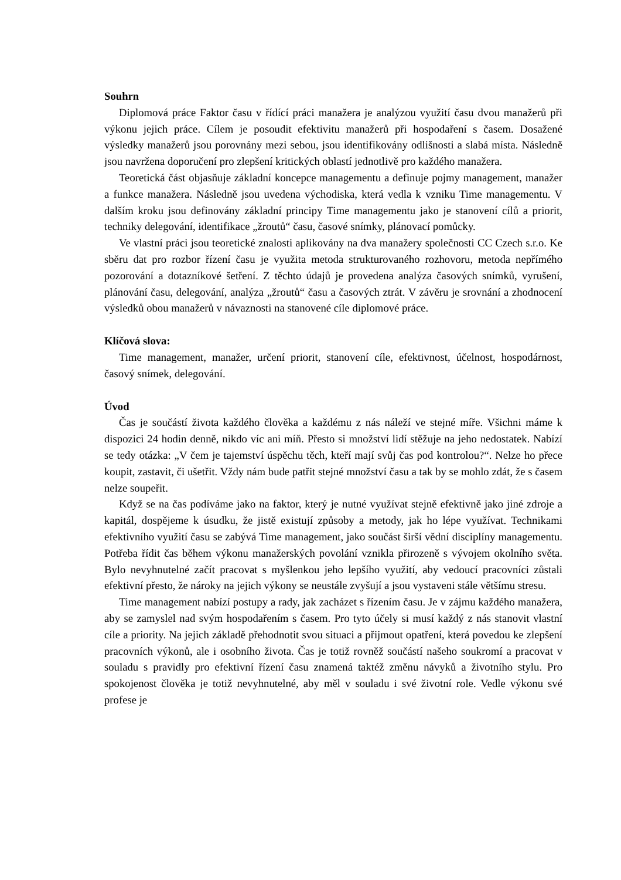Souhrn
Diplomová práce Faktor času v řídící práci manažera je analýzou využití času dvou manažerů při výkonu jejich práce. Cílem je posoudit efektivitu manažerů při hospodaření s časem. Dosažené výsledky manažerů jsou porovnány mezi sebou, jsou identifikovány odlišnosti a slabá místa. Následně jsou navržena doporučení pro zlepšení kritických oblastí jednotlivě pro každého manažera.
Teoretická část objasňuje základní koncepce managementu a definuje pojmy management, manažer a funkce manažera. Následně jsou uvedena východiska, která vedla k vzniku Time managementu. V dalším kroku jsou definovány základní principy Time managementu jako je stanovení cílů a priorit, techniky delegování, identifikace „žroutů“ času, časové snímky, plánovací pomůcky.
Ve vlastní práci jsou teoretické znalosti aplikovány na dva manažery společnosti CC Czech s.r.o. Ke sběru dat pro rozbor řízení času je využita metoda strukturovaného rozhovoru, metoda nepřímého pozorování a dotazníkové šetření. Z těchto údajů je provedena analýza časových snímků, vyrušení, plánování času, delegování, analýza „žroutů“ času a časových ztrát. V závěru je srovnání a zhodnocení výsledků obou manažerů v návaznosti na stanovené cíle diplomové práce.
Klíčová slova:
Time management, manažer, určení priorit, stanovení cíle, efektivnost, účelnost, hospodárnost, časový snímek, delegování.
Úvod
Čas je součástí života každého člověka a každému z nás náleží ve stejné míře. Všichni máme k dispozici 24 hodin denně, nikdo víc ani míň. Přesto si množství lidí stěžuje na jeho nedostatek. Nabízí se tedy otázka: „V čem je tajemství úspěchu těch, kteří mají svůj čas pod kontrolou?“. Nelze ho přece koupit, zastavit, či ušetřit. Vždy nám bude patřit stejné množství času a tak by se mohlo zdát, že s časem nelze soupeřit.
Když se na čas podíváme jako na faktor, který je nutné využívat stejně efektivně jako jiné zdroje a kapitál, dospějeme k úsudku, že jistě existují způsoby a metody, jak ho lépe využívat. Technikami efektivního využití času se zabývá Time management, jako součást širší vědní disciplíny managementu. Potřeba řídit čas během výkonu manažerských povolání vznikla přirozeně s vývojem okolního světa. Bylo nevyhnutelné začít pracovat s myšlenkou jeho lepšího využití, aby vedoucí pracovníci zůstali efektivní přesto, že nároky na jejich výkony se neustále zvyšují a jsou vystaveni stále většímu stresu.
Time management nabízí postupy a rady, jak zacházet s řízením času. Je v zájmu každého manažera, aby se zamyslel nad svým hospodařením s časem. Pro tyto účely si musí každý z nás stanovit vlastní cíle a priority. Na jejich základě přehodnotit svou situaci a přijmout opatření, která povedou ke zlepšení pracovních výkonů, ale i osobního života. Čas je totiž rovněž součástí našeho soukromí a pracovat v souladu s pravidly pro efektivní řízení času znamená taktéž změnu návyků a životního stylu. Pro spokojenost člověka je totiž nevyhnutelné, aby měl v souladu i své životní role. Vedle výkonu své profese je